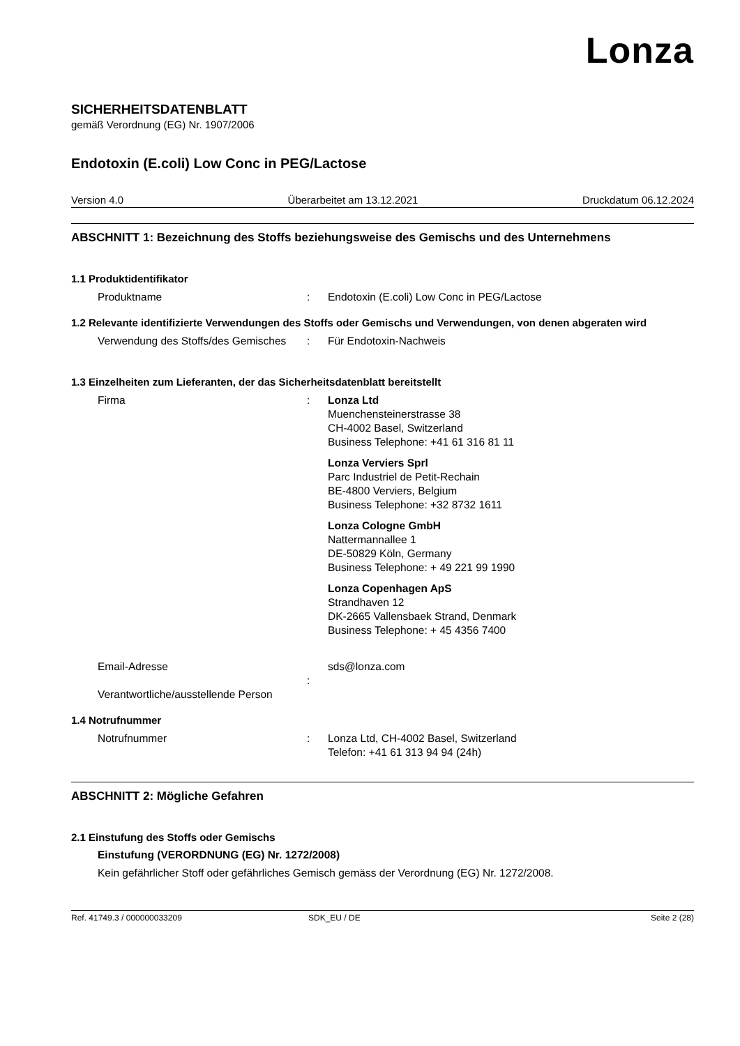Lonza
SICHERHEITSDATENBLATT
gemäß Verordnung (EG) Nr. 1907/2006
Endotoxin (E.coli) Low Conc in PEG/Lactose
Version 4.0 Überarbeitet am 13.12.2021 Druckdatum 06.12.2024
ABSCHNITT 1: Bezeichnung des Stoffs beziehungsweise des Gemischs und des Unternehmens
1.1 Produktidentifikator
Produktname : Endotoxin (E.coli) Low Conc in PEG/Lactose
1.2 Relevante identifizierte Verwendungen des Stoffs oder Gemischs und Verwendungen, von denen abgeraten wird
Verwendung des Stoffs/des Gemisches
: Für Endotoxin-Nachweis
1.3 Einzelheiten zum Lieferanten, der das Sicherheitsdatenblatt bereitstellt
Firma : Lonza Ltd
Muenchensteinerstrasse 38
CH-4002 Basel, Switzerland
Business Telephone: +41 61 316 81 11
Lonza Verviers Sprl
Parc Industriel de Petit-Rechain
BE-4800 Verviers, Belgium
Business Telephone: +32 8732 1611
Lonza Cologne GmbH
Nattermannallee 1
DE-50829 Köln, Germany
Business Telephone: + 49 221 99 1990
Lonza Copenhagen ApS
Strandhaven 12
DK-2665 Vallensbaek Strand, Denmark
Business Telephone: + 45 4356 7400
Email-Adresse
Verantwortliche/ausstellende Person
: sds@lonza.com
1.4 Notrufnummer
Notrufnummer : Lonza Ltd, CH-4002 Basel, Switzerland
Telefon: +41 61 313 94 94 (24h)
ABSCHNITT 2: Mögliche Gefahren
2.1 Einstufung des Stoffs oder Gemischs
Einstufung (VERORDNUNG (EG) Nr. 1272/2008)
Kein gefährlicher Stoff oder gefährliches Gemisch gemäss der Verordnung (EG) Nr. 1272/2008.
Ref. 41749.3 / 000000033209 SDK_EU / DE Seite 2 (28)